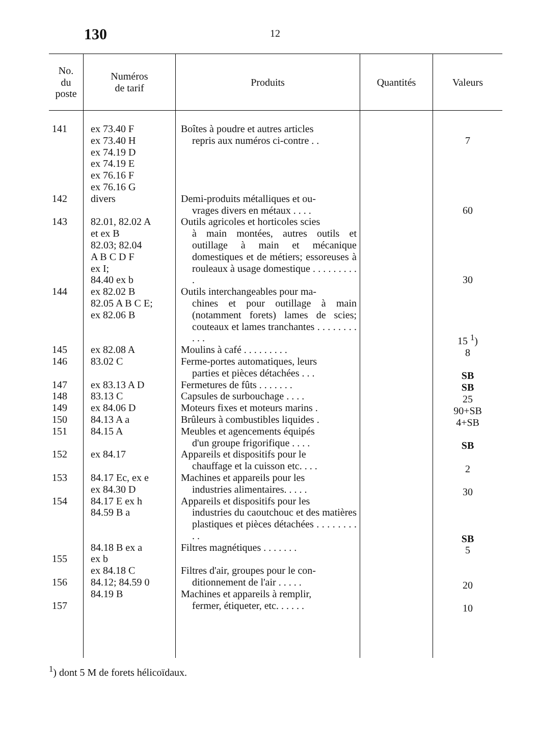130
12
| No. du poste | Numéros de tarif | Produits | Quantités | Valeurs |
| --- | --- | --- | --- | --- |
| 141 142 143 144 145 146 147 148 149 150 151 152 153 154 155 156 157 | ex 73.40 F ex 73.40 H ex 74.19 D ex 74.19 E ex 76.16 F ex 76.16 G divers 82.01, 82.02 A et ex B 82.03; 82.04 A B C D F ex I; 84.40 ex b ex 82.02 B 82.05 A B C E; ex 82.06 B ex 82.08 A 83.02 C ex 83.13 A D 83.13 C ex 84.06 D 84.13 A a 84.15 A ex 84.17 84.17 Ec, ex e ex 84.30 D 84.17 E ex h 84.59 B a 84.18 B ex a ex b ex 84.18 C 84.12; 84.59 0 84.19 B | Boîtes à poudre et autres articles repris aux numéros ci-contre . . Demi-produits métalliques et ou- vrages divers en métaux . . . . Outils agricoles et horticoles scies à main montées, autres outils et outillage à main et mécanique domestiques et de métiers; esso­reuses à rouleaux à usage do­mestique . . . . . . . . . . Outils interchangeables pour ma- chines et pour outillage à main (notamment forets) lames de scies; couteaux et lames tran­chantes . . . . . . . . . . . Moulins à café . . . . . . . . . Ferme-portes automatiques, leurs parties et pièces détachées . . . Fermetures de fûts . . . . . . . Capsules de surbouchage . . . . Moteurs fixes et moteurs marins . Brûleurs à combustibles liquides . Meubles et agencements équipés d'un groupe frigorifique . . . . Appareils et dispositifs pour le chauffage et la cuisson etc. . . . Machines et appareils pour les industries alimentaires. . . . . Appareils et dispositifs pour les industries du caoutchouc et des matières plastiques et pièces détachées . . . . . . . . . . Filtres magnétiques . . . . . . . Filtres d'air, groupes pour le con- ditionnement de l'air . . . . . Machines et appareils à remplir, fermer, étiqueter, etc. . . . . . | | 7 60 30 15 <sup>1</sup>) 8 SB SB 25 90+SB 4+SB SB 2 30 SB 5 20 10 |
<sup>1</sup>) dont 5 M de forets hélicoïdaux.